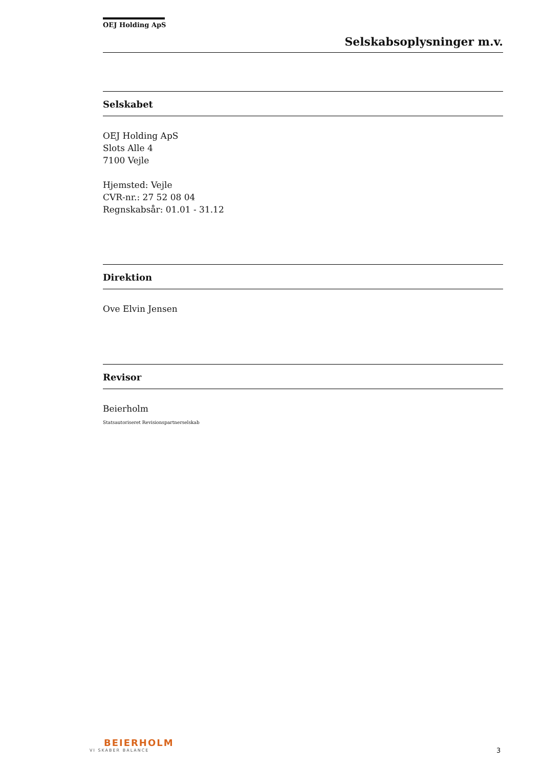OEJ Holding ApS
Selskabsoplysninger m.v.
Selskabet
OEJ Holding ApS
Slots Alle 4
7100 Vejle
Hjemsted: Vejle
CVR-nr.: 27 52 08 04
Regnskabsår: 01.01 - 31.12
Direktion
Ove Elvin Jensen
Revisor
Beierholm
Statsautoriseret Revisionspartnerselskab
BEIERHOLM
VI SKABER BALANCE
3